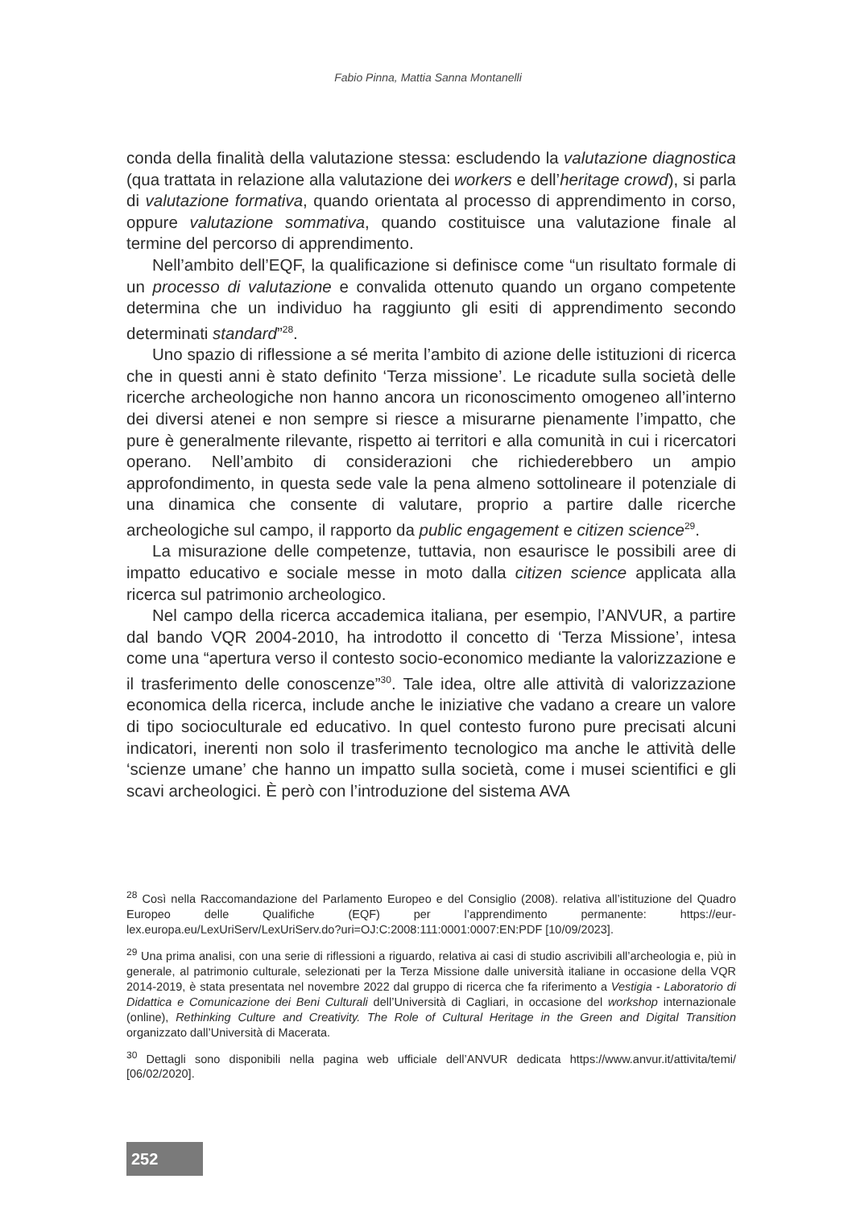Fabio Pinna, Mattia Sanna Montanelli
conda della finalità della valutazione stessa: escludendo la valutazione diagnostica (qua trattata in relazione alla valutazione dei workers e dell’heritage crowd), si parla di valutazione formativa, quando orientata al processo di apprendimento in corso, oppure valutazione sommativa, quando costituisce una valutazione finale al termine del percorso di apprendimento.
Nell’ambito dell’EQF, la qualificazione si definisce come “un risultato formale di un processo di valutazione e convalida ottenuto quando un organo competente determina che un individuo ha raggiunto gli esiti di apprendimento secondo determinati standard”<sup>28</sup>.
Uno spazio di riflessione a sé merita l’ambito di azione delle istituzioni di ricerca che in questi anni è stato definito ‘Terza missione’. Le ricadute sulla società delle ricerche archeologiche non hanno ancora un riconoscimento omogeneo all’interno dei diversi atenei e non sempre si riesce a misurarne pienamente l’impatto, che pure è generalmente rilevante, rispetto ai territori e alla comunità in cui i ricercatori operano. Nell’ambito di considerazioni che richiederebbero un ampio approfondimento, in questa sede vale la pena almeno sottolineare il potenziale di una dinamica che consente di valutare, proprio a partire dalle ricerche archeologiche sul campo, il rapporto da public engagement e citizen science<sup>29</sup>.
La misurazione delle competenze, tuttavia, non esaurisce le possibili aree di impatto educativo e sociale messe in moto dalla citizen science applicata alla ricerca sul patrimonio archeologico.
Nel campo della ricerca accademica italiana, per esempio, l’ANVUR, a partire dal bando VQR 2004-2010, ha introdotto il concetto di ‘Terza Missione’, intesa come una “apertura verso il contesto socio-economico mediante la valorizzazione e il trasferimento delle conoscenze”<sup>30</sup>. Tale idea, oltre alle attività di valorizzazione economica della ricerca, include anche le iniziative che vadano a creare un valore di tipo socioculturale ed educativo. In quel contesto furono pure precisati alcuni indicatori, inerenti non solo il trasferimento tecnologico ma anche le attività delle ‘scienze umane’ che hanno un impatto sulla società, come i musei scientifici e gli scavi archeologici. È però con l’introduzione del sistema AVA
<sup>28</sup> Così nella Raccomandazione del Parlamento Europeo e del Consiglio (2008). relativa all’istituzione del Quadro Europeo delle Qualifiche (EQF) per l’apprendimento permanente: https://eur-lex.europa.eu/LexUriServ/LexUriServ.do?uri=OJ:C:2008:111:0001:0007:EN:PDF [10/09/2023].
<sup>29</sup> Una prima analisi, con una serie di riflessioni a riguardo, relativa ai casi di studio ascrivibili all’archeologia e, più in generale, al patrimonio culturale, selezionati per la Terza Missione dalle università italiane in occasione della VQR 2014-2019, è stata presentata nel novembre 2022 dal gruppo di ricerca che fa riferimento a Vestigia - Laboratorio di Didattica e Comunicazione dei Beni Culturali dell’Università di Cagliari, in occasione del workshop internazionale (online), Rethinking Culture and Creativity. The Role of Cultural Heritage in the Green and Digital Transition organizzato dall’Università di Macerata.
<sup>30</sup> Dettagli sono disponibili nella pagina web ufficiale dell’ANVUR dedicata https://www.anvur.it/attivita/temi/ [06/02/2020].
252